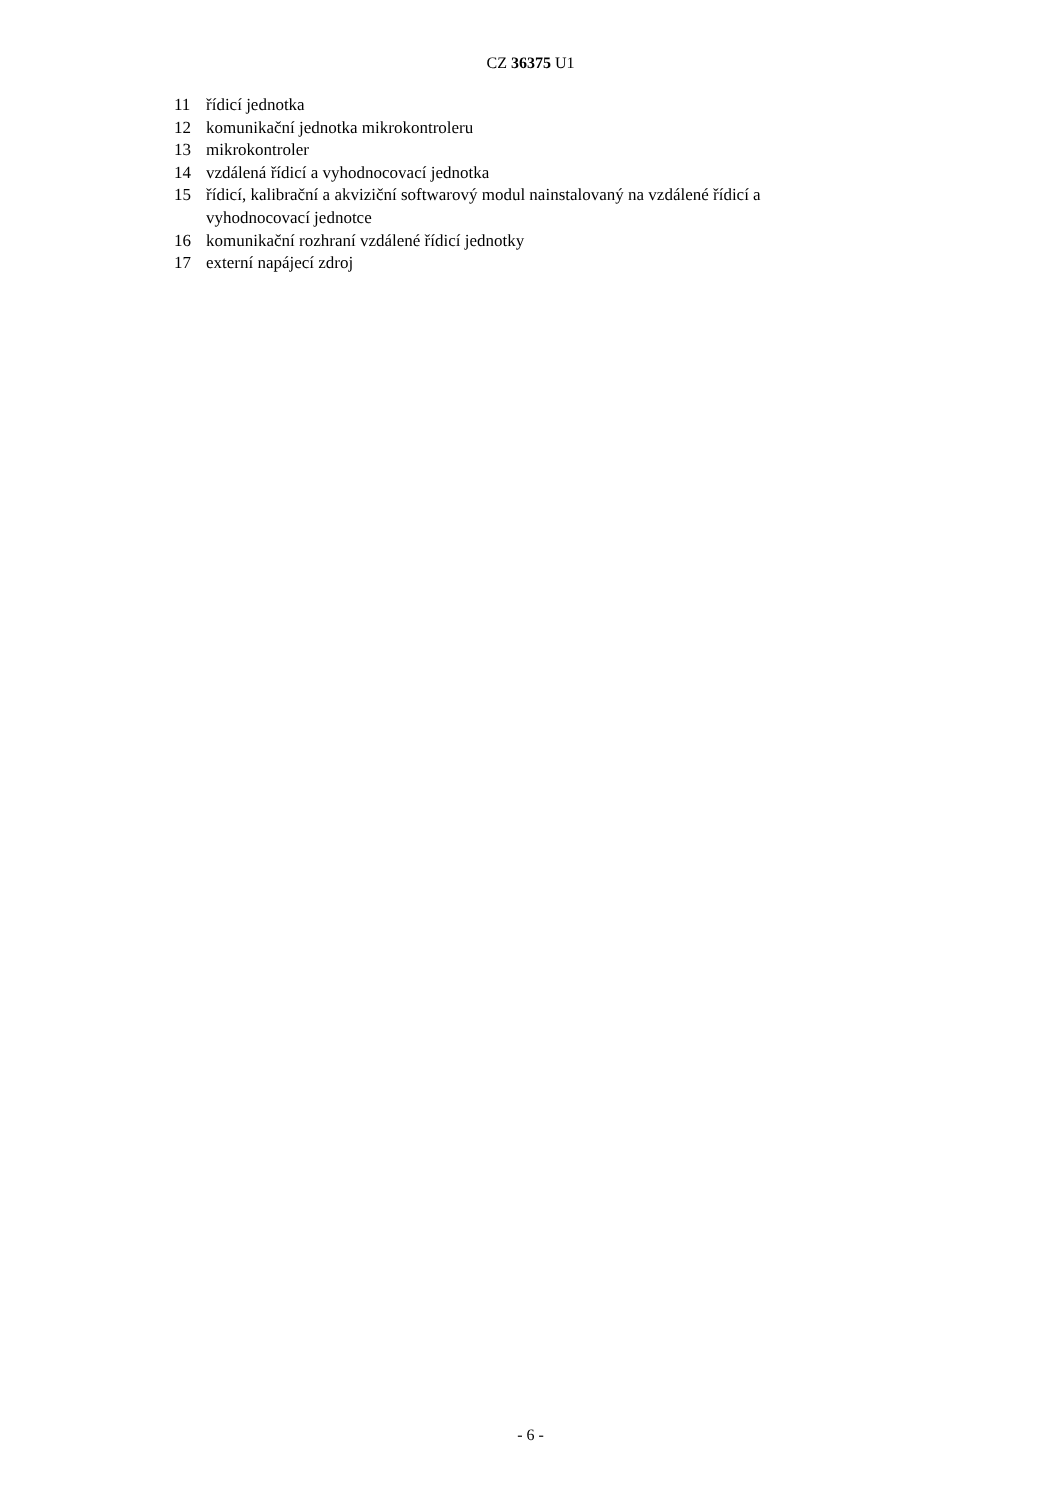CZ 36375 U1
11 řídicí jednotka
12 komunikační jednotka mikrokontroleru
13 mikrokontroler
14 vzdálená řídicí a vyhodnocovací jednotka
15 řídicí, kalibrační a akviziční softwarový modul nainstalovaný na vzdálené řídicí a vyhodnocovací jednotce
16 komunikační rozhraní vzdálené řídicí jednotky
17 externí napájecí zdroj
- 6 -